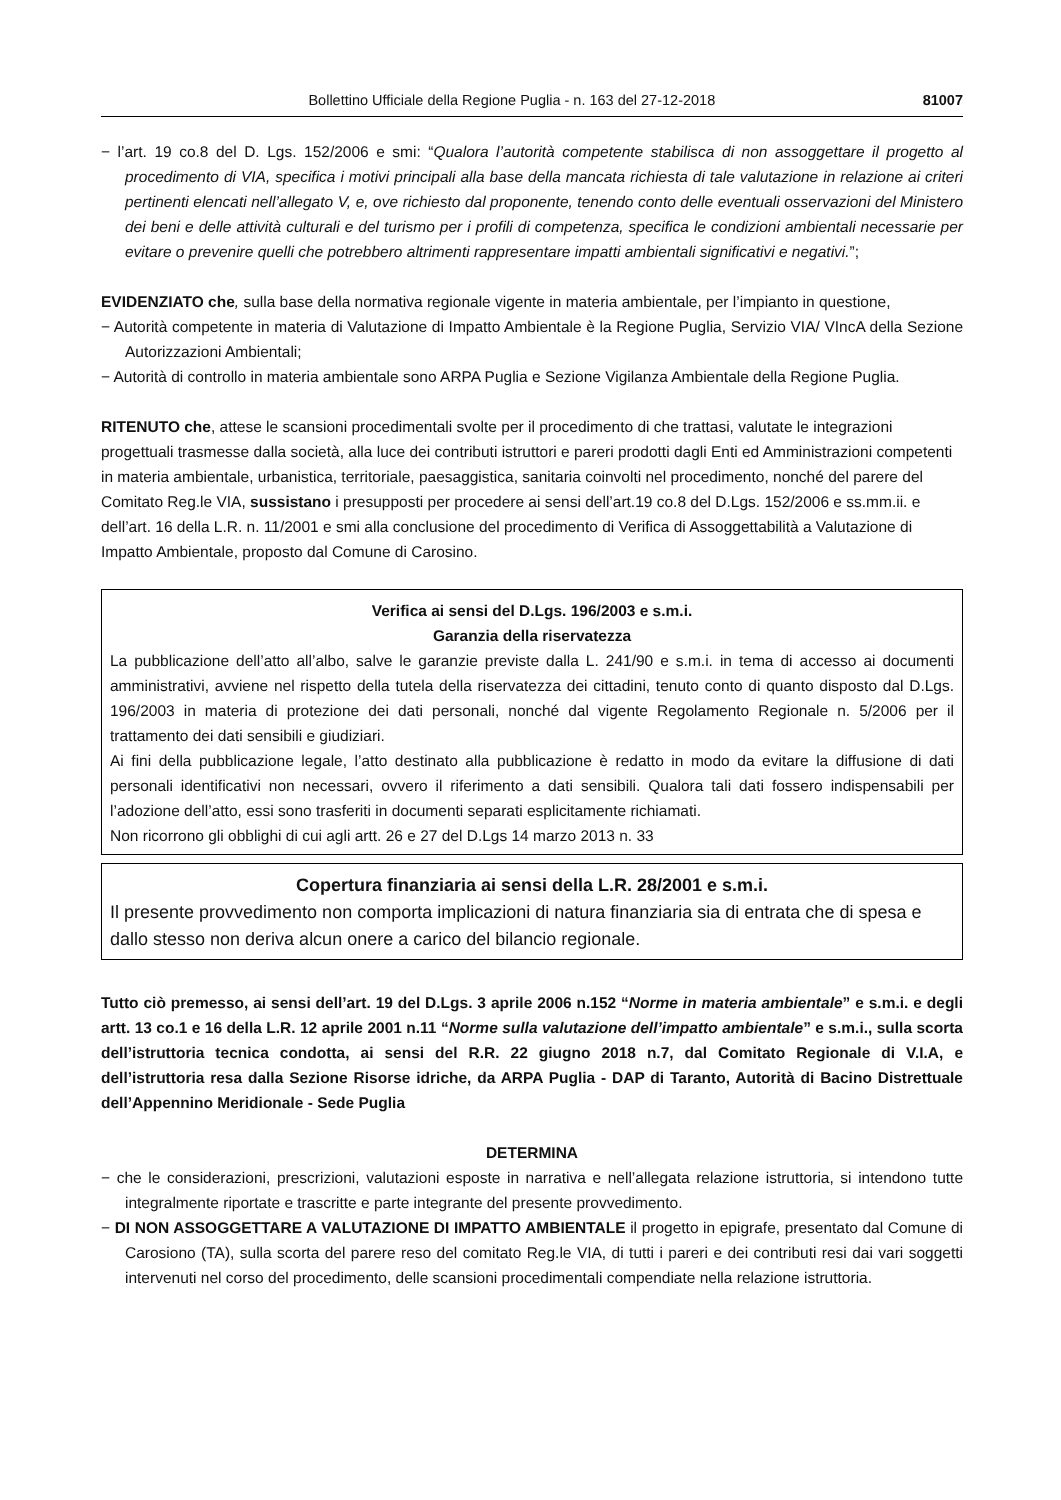Bollettino Ufficiale della Regione Puglia - n. 163 del 27-12-2018 81007
− l’art. 19 co.8 del D. Lgs. 152/2006 e smi: “Qualora l’autorità competente stabilisca di non assoggettare il progetto al procedimento di VIA, specifica i motivi principali alla base della mancata richiesta di tale valutazione in relazione ai criteri pertinenti elencati nell’allegato V, e, ove richiesto dal proponente, tenendo conto delle eventuali osservazioni del Ministero dei beni e delle attività culturali e del turismo per i profili di competenza, specifica le condizioni ambientali necessarie per evitare o prevenire quelli che potrebbero altrimenti rappresentare impatti ambientali significativi e negativi.”;
EVIDENZIATO che, sulla base della normativa regionale vigente in materia ambientale, per l’impianto in questione,
− Autorità competente in materia di Valutazione di Impatto Ambientale è la Regione Puglia, Servizio VIA/ VIncA della Sezione Autorizzazioni Ambientali;
− Autorità di controllo in materia ambientale sono ARPA Puglia e Sezione Vigilanza Ambientale della Regione Puglia.
RITENUTO che, attese le scansioni procedimentali svolte per il procedimento di che trattasi, valutate le integrazioni progettuali trasmesse dalla società, alla luce dei contributi istruttori e pareri prodotti dagli Enti ed Amministrazioni competenti in materia ambientale, urbanistica, territoriale, paesaggistica, sanitaria coinvolti nel procedimento, nonché del parere del Comitato Reg.le VIA, sussistano i presupposti per procedere ai sensi dell’art.19 co.8 del D.Lgs. 152/2006 e ss.mm.ii. e dell’art. 16 della L.R. n. 11/2001 e smi alla conclusione del procedimento di Verifica di Assoggettabilità a Valutazione di Impatto Ambientale, proposto dal Comune di Carosino.
Verifica ai sensi del D.Lgs. 196/2003 e s.m.i.
Garanzia della riservatezza
La pubblicazione dell’atto all’albo, salve le garanzie previste dalla L. 241/90 e s.m.i. in tema di accesso ai documenti amministrativi, avviene nel rispetto della tutela della riservatezza dei cittadini, tenuto conto di quanto disposto dal D.Lgs. 196/2003 in materia di protezione dei dati personali, nonché dal vigente Regolamento Regionale n. 5/2006 per il trattamento dei dati sensibili e giudiziari.
Ai fini della pubblicazione legale, l’atto destinato alla pubblicazione è redatto in modo da evitare la diffusione di dati personali identificativi non necessari, ovvero il riferimento a dati sensibili. Qualora tali dati fossero indispensabili per l’adozione dell’atto, essi sono trasferiti in documenti separati esplicitamente richiamati.
Non ricorrono gli obblighi di cui agli artt. 26 e 27 del D.Lgs 14 marzo 2013 n. 33
Copertura finanziaria ai sensi della L.R. 28/2001 e s.m.i.
Il presente provvedimento non comporta implicazioni di natura finanziaria sia di entrata che di spesa e dallo stesso non deriva alcun onere a carico del bilancio regionale.
Tutto ciò premesso, ai sensi dell’art. 19 del D.Lgs. 3 aprile 2006 n.152 “Norme in materia ambientale” e s.m.i. e degli artt. 13 co.1 e 16 della L.R. 12 aprile 2001 n.11 “Norme sulla valutazione dell’impatto ambientale” e s.m.i., sulla scorta dell’istruttoria tecnica condotta, ai sensi del R.R. 22 giugno 2018 n.7, dal Comitato Regionale di V.I.A, e dell’istruttoria resa dalla Sezione Risorse idriche, da ARPA Puglia - DAP di Taranto, Autorità di Bacino Distrettuale dell’Appennino Meridionale - Sede Puglia
DETERMINA
− che le considerazioni, prescrizioni, valutazioni esposte in narrativa e nell’allegata relazione istruttoria, si intendono tutte integralmente riportate e trascritte e parte integrante del presente provvedimento.
− DI NON ASSOGGETTARE A VALUTAZIONE DI IMPATTO AMBIENTALE il progetto in epigrafe, presentato dal Comune di Carosiono (TA), sulla scorta del parere reso del comitato Reg.le VIA, di tutti i pareri e dei contributi resi dai vari soggetti intervenuti nel corso del procedimento, delle scansioni procedimentali compendiate nella relazione istruttoria.